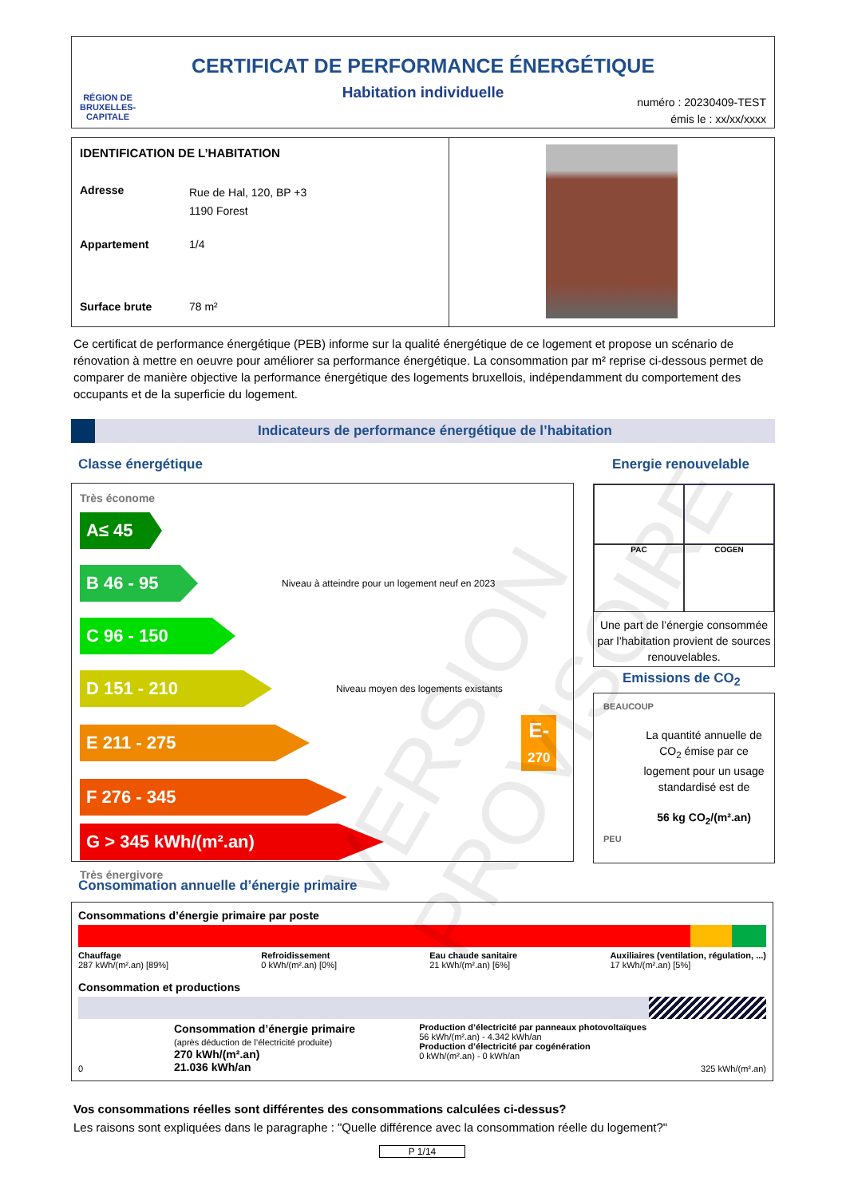RÉGION DE BRUXELLES-CAPITALE
CERTIFICAT DE PERFORMANCE ÉNERGÉTIQUE
Habitation individuelle
numéro : 20230409-TEST
émis le : xx/xx/xxxx
IDENTIFICATION DE L’HABITATION
Adresse Rue de Hal, 120, BP +3
1190 Forest
Appartement 1/4
Surface brute 78 m²
Ce certificat de performance énergétique (PEB) informe sur la qualité énergétique de ce logement et propose un scénario de rénovation à mettre en oeuvre pour améliorer sa performance énergétique. La consommation par m² reprise ci-dessous permet de comparer de manière objective la performance énergétique des logements bruxellois, indépendamment du comportement des occupants et de la superficie du logement.
Indicateurs de performance énergétique de l’habitation
Classe énergétique Energie renouvelable
Très économe
A ≤ 45
B 46 - 95
Niveau à atteindre pour un logement neuf en 2023
C 96 - 150
D 151 - 210
Niveau moyen des logements existants
E 211 - 275
E-
270
F 276 - 345
G > 345 kWh/(m².an)
Très énergivore
PAC
COGEN
Une part de l’énergie consommée par l’habitation provient de sources renouvelables.
Emissions de CO<sub>2</sub>
BEAUCOUP
La quantité annuelle de CO<sub>2</sub> émise par ce logement pour un usage standardisé est de
56 kg CO<sub>2</sub>/(m².an)
PEU
Consommation annuelle d’énergie primaire
Consommations d’énergie primaire par poste
Chauffage
287 kWh/(m².an) [89%]
Refroidissement
0 kWh/(m².an) [0%]
Eau chaude sanitaire
21 kWh/(m².an) [6%]
Auxiliaires (ventilation, régulation, ...)
17 kWh/(m².an) [5%]
Consommation et productions
Consommation d’énergie primaire
(après déduction de l’électricité produite)
270 kWh/(m².an)
21.036 kWh/an
Production d’électricité par panneaux photovoltaïques
56 kWh/(m².an) - 4.342 kWh/an
Production d’électricité par cogénération
0 kWh/(m².an) - 0 kWh/an
0 325 kWh/(m².an)
Vos consommations réelles sont différentes des consommations calculées ci-dessus?
Les raisons sont expliquées dans le paragraphe : "Quelle différence avec la consommation réelle du logement?"
P 1/14
VERSION PROVISOIRE